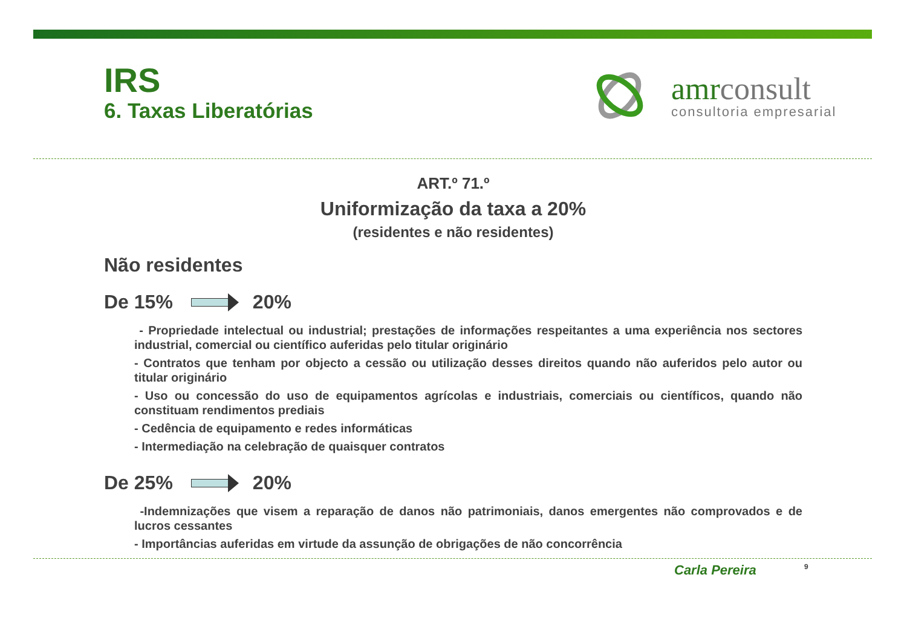IRS
6. Taxas Liberatórias
amrconsult
consultoria empresarial
ART.º 71.º
Uniformização da taxa a 20%
(residentes e não residentes)
Não residentes
De 15% 20%
- Propriedade intelectual ou industrial; prestações de informações respeitantes a uma experiência nos sectores industrial, comercial ou científico auferidas pelo titular originário
- Contratos que tenham por objecto a cessão ou utilização desses direitos quando não auferidos pelo autor ou titular originário
- Uso ou concessão do uso de equipamentos agrícolas e industriais, comerciais ou científicos, quando não constituam rendimentos prediais
- Cedência de equipamento e redes informáticas
- Intermediação na celebração de quaisquer contratos
De 25% 20%
-Indemnizações que visem a reparação de danos não patrimoniais, danos emergentes não comprovados e de lucros cessantes
- Importâncias auferidas em virtude da assunção de obrigações de não concorrência
Carla Pereira 9